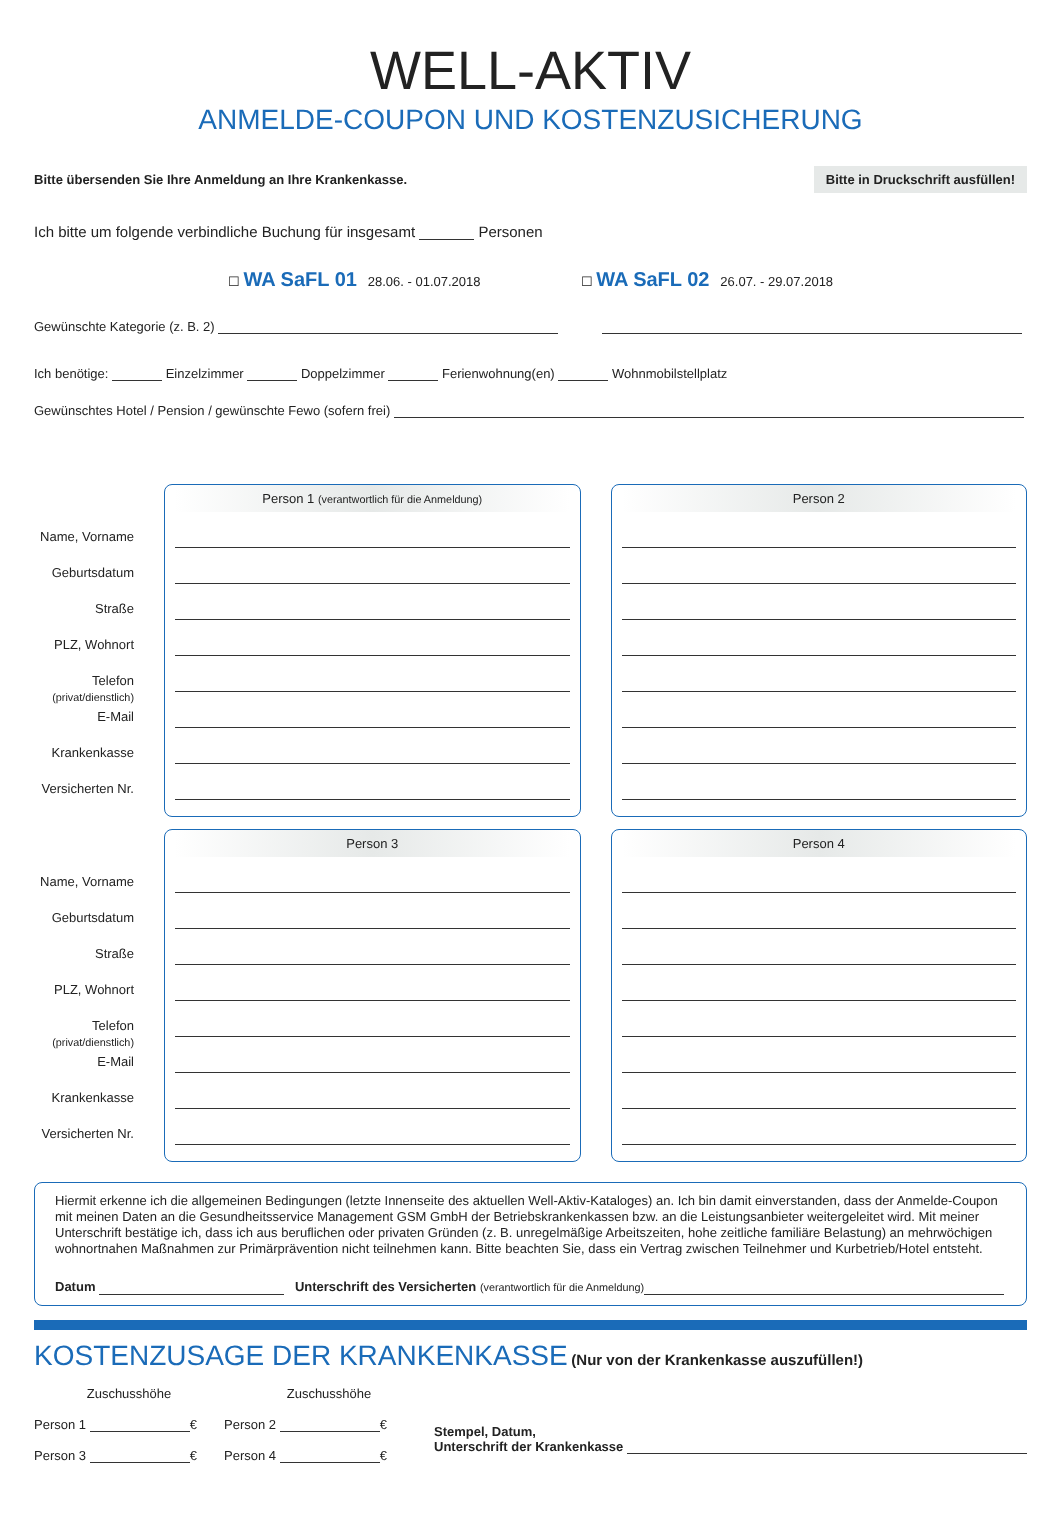WELL-AKTIV
ANMELDE-COUPON UND KOSTENZUSICHERUNG
Bitte übersenden Sie Ihre Anmeldung an Ihre Krankenkasse. Bitte in Druckschrift ausfüllen!
Ich bitte um folgende verbindliche Buchung für insgesamt Personen
☐ WA SaFL 01 28.06. - 01.07.2018 ☐ WA SaFL 02 26.07. - 29.07.2018
Gewünschte Kategorie (z. B. 2)
Ich benötige: Einzelzimmer Doppelzimmer Ferienwohnung(en) Wohnmobilstellplatz
Gewünschtes Hotel / Pension / gewünschte Fewo (sofern frei)
Name, Vorname
Geburtsdatum
Straße
PLZ, Wohnort
Telefon
(privat/dienstlich)
E-Mail
Krankenkasse
Versicherten Nr.
Person 1 (verantwortlich für die Anmeldung)
Person 2
Name, Vorname
Geburtsdatum
Straße
PLZ, Wohnort
Telefon
(privat/dienstlich)
E-Mail
Krankenkasse
Versicherten Nr.
Person 3 Person 4
Hiermit erkenne ich die allgemeinen Bedingungen (letzte Innenseite des aktuellen Well-Aktiv-Kataloges) an. Ich bin damit einverstanden, dass der Anmelde-Coupon mit meinen Daten an die Gesundheitsservice Management GSM GmbH der Betriebskrankenkassen bzw. an die Leistungsanbieter weitergeleitet wird. Mit meiner Unterschrift bestätige ich, dass ich aus beruflichen oder privaten Gründen (z. B. unregelmäßige Arbeitszeiten, hohe zeitliche familiäre Belastung) an mehrwöchigen wohnortnahen Maßnahmen zur Primärprävention nicht teilnehmen kann. Bitte beachten Sie, dass ein Vertrag zwischen Teilnehmer und Kurbetrieb/Hotel entsteht.
Datum Unterschrift des Versicherten (verantwortlich für die Anmeldung)
KOSTENZUSAGE DER KRANKENKASSE
(Nur von der Krankenkasse auszufüllen!)
Zuschusshöhe
Person 1 €
Person 3 €
Zuschusshöhe
Person 2 €
Person 4 €
Stempel, Datum,
Unterschrift der Krankenkasse